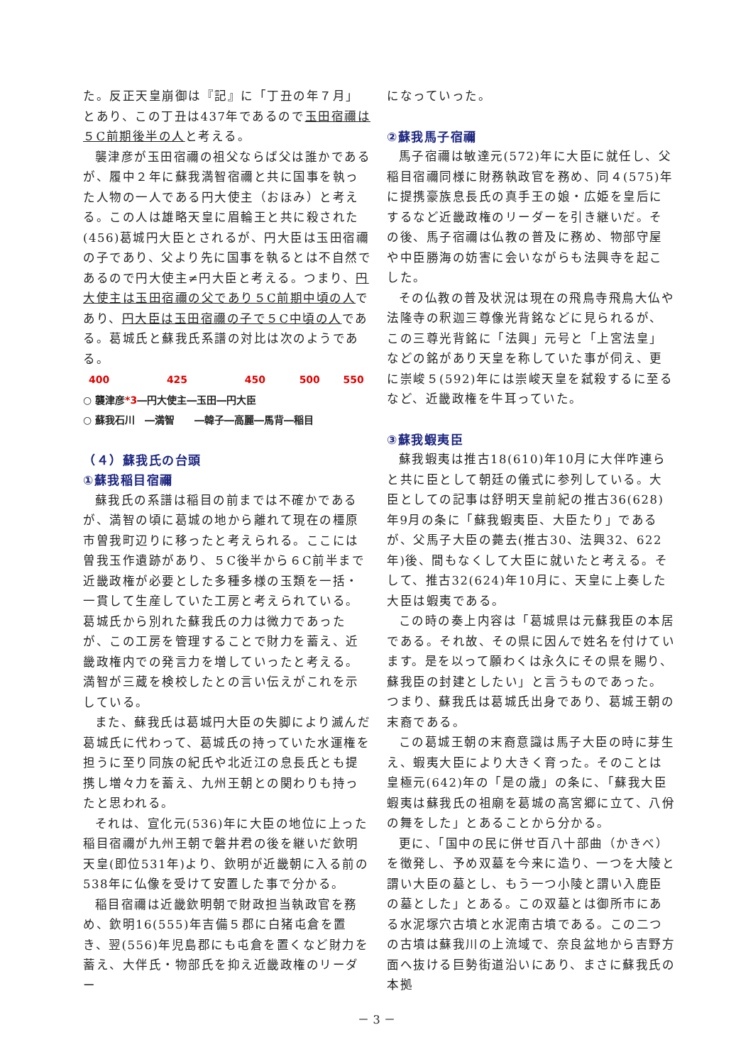た。反正天皇崩御は『記』に「丁丑の年７月」とあり、この丁丑は437年であるので玉田宿禰は５C前期後半の人と考える。
襲津彦が玉田宿禰の祖父ならば父は誰かであるが、履中２年に蘇我満智宿禰と共に国事を執った人物の一人である円大使主（おほみ）と考える。この人は雄略天皇に眉輪王と共に殺された(456)葛城円大臣とされるが、円大臣は玉田宿禰の子であり、父より先に国事を執るとは不自然であるので円大使主≠円大臣と考える。つまり、円大使主は玉田宿禰の父であり５C前期中頃の人であり、円大臣は玉田宿禰の子で５C中頃の人である。葛城氏と蘇我氏系譜の対比は次のようである。
400 425 450 500 550
○ 襲津彦*3―円大使主―玉田―円大臣
○ 蘇我石川　―満智　　―韓子―高麗―馬背―稲目
（４）蘇我氏の台頭
①蘇我稲目宿禰
蘇我氏の系譜は稲目の前までは不確かであるが、満智の頃に葛城の地から離れて現在の橿原市曽我町辺りに移ったと考えられる。ここには曽我玉作遺跡があり、５C後半から６C前半まで近畿政権が必要とした多種多様の玉類を一括・一貫して生産していた工房と考えられている。葛城氏から別れた蘇我氏の力は微力であったが、この工房を管理することで財力を蓄え、近畿政権内での発言力を増していったと考える。満智が三蔵を検校したとの言い伝えがこれを示している。
また、蘇我氏は葛城円大臣の失脚により滅んだ葛城氏に代わって、葛城氏の持っていた水運権を担うに至り同族の紀氏や北近江の息長氏とも提携し増々力を蓄え、九州王朝との関わりも持ったと思われる。
それは、宣化元(536)年に大臣の地位に上った稲目宿禰が九州王朝で磐井君の後を継いだ欽明天皇(即位531年)より、欽明が近畿朝に入る前の538年に仏像を受けて安置した事で分かる。
稲目宿禰は近畿欽明朝で財政担当執政官を務め、欽明16(555)年吉備５郡に白猪屯倉を置き、翌(556)年児島郡にも屯倉を置くなど財力を蓄え、大伴氏・物部氏を抑え近畿政権のリーダー
になっていった。
②蘇我馬子宿禰
馬子宿禰は敏達元(572)年に大臣に就任し、父稲目宿禰同様に財務執政官を務め、同４(575)年に提携豪族息長氏の真手王の娘・広姫を皇后にするなど近畿政権のリーダーを引き継いだ。その後、馬子宿禰は仏教の普及に務め、物部守屋や中臣勝海の妨害に会いながらも法興寺を起こした。
その仏教の普及状況は現在の飛鳥寺飛鳥大仏や法隆寺の釈迦三尊像光背銘などに見られるが、この三尊光背銘に「法興」元号と「上宮法皇」などの銘があり天皇を称していた事が伺え、更に崇峻５(592)年には崇峻天皇を弑殺するに至るなど、近畿政権を牛耳っていた。
③蘇我蝦夷臣
蘇我蝦夷は推古18(610)年10月に大伴咋連らと共に臣として朝廷の儀式に参列している。大臣としての記事は舒明天皇前紀の推古36(628)年9月の条に「蘇我蝦夷臣、大臣たり」であるが、父馬子大臣の薨去(推古30、法興32、622年)後、間もなくして大臣に就いたと考える。そして、推古32(624)年10月に、天皇に上奏した大臣は蝦夷である。
この時の奏上内容は「葛城県は元蘇我臣の本居である。それ故、その県に因んで姓名を付けています。是を以って願わくは永久にその県を賜り、蘇我臣の封建としたい」と言うものであった。つまり、蘇我氏は葛城氏出身であり、葛城王朝の末裔である。
この葛城王朝の末裔意識は馬子大臣の時に芽生え、蝦夷大臣により大きく育った。そのことは皇極元(642)年の「是の歳」の条に、「蘇我大臣蝦夷は蘇我氏の祖廟を葛城の高宮郷に立て、八佾の舞をした」とあることから分かる。
更に、「国中の民に併せ百八十部曲（かきべ）を徴発し、予め双墓を今来に造り、一つを大陵と謂い大臣の墓とし、もう一つ小陵と謂い入鹿臣の墓とした」とある。この双墓とは御所市にある水泥塚穴古墳と水泥南古墳である。この二つの古墳は蘇我川の上流域で、奈良盆地から吉野方面へ抜ける巨勢街道沿いにあり、まさに蘇我氏の本拠
－ 3 －